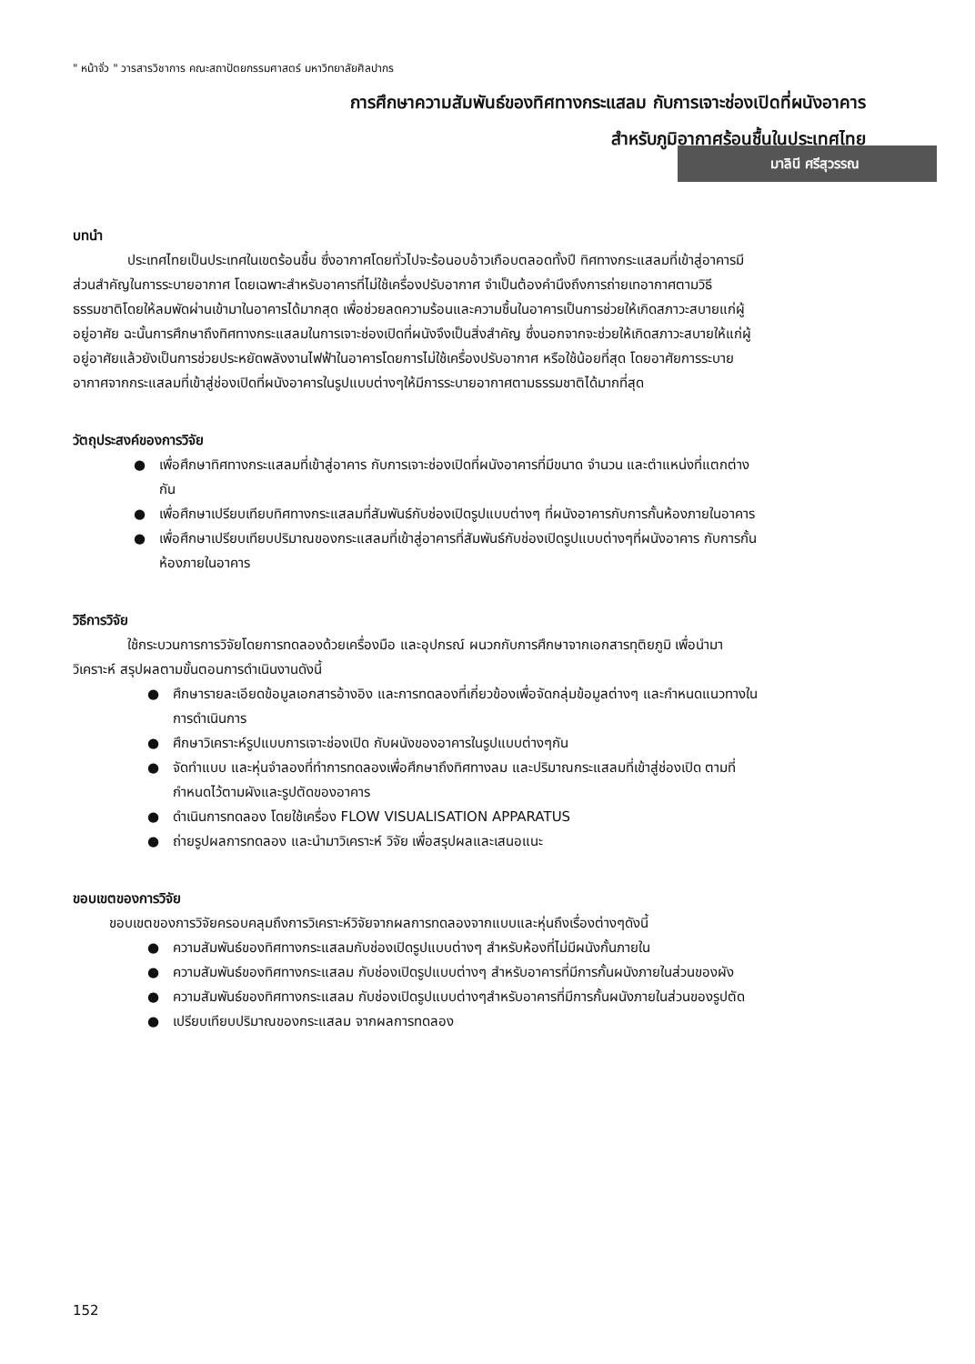" หน้าจั่ว " วารสารวิชาการ คณะสถาปัตยกรรมศาสตร์ มหาวิทยาลัยศิลปากร
การศึกษาความสัมพันธ์ของทิศทางกระแสลม กับการเจาะช่องเปิดที่ผนังอาคาร
สำหรับภูมิอากาศร้อนชื้นในประเทศไทย
มาลินี ศรีสุวรรณ
บทนำ
ประเทศไทยเป็นประเทศในเขตร้อนชื้น ซึ่งอากาศโดยทั่วไปจะร้อนอบอ้าวเกือบตลอดทั้งปี ทิศทางกระแสลมที่เข้าสู่อาคารมีส่วนสำคัญในการระบายอากาศ โดยเฉพาะสำหรับอาคารที่ไม่ใช้เครื่องปรับอากาศ จำเป็นต้องคำนึงถึงการถ่ายเทอากาศตามวิธีธรรมชาติโดยให้ลมพัดผ่านเข้ามาในอาคารได้มากสุด เพื่อช่วยลดความร้อนและความชื้นในอาคารเป็นการช่วยให้เกิดสภาวะสบายแก่ผู้อยู่อาศัย ฉะนั้นการศึกษาถึงทิศทางกระแสลมในการเจาะช่องเปิดที่ผนังจึงเป็นสิ่งสำคัญ ซึ่งนอกจากจะช่วยให้เกิดสภาวะสบายให้แก่ผู้อยู่อาศัยแล้วยังเป็นการช่วยประหยัดพลังงานไฟฟ้าในอาคารโดยการไม่ใช้เครื่องปรับอากาศ หรือใช้น้อยที่สุด โดยอาศัยการระบายอากาศจากกระแสลมที่เข้าสู่ช่องเปิดที่ผนังอาคารในรูปแบบต่างๆให้มีการระบายอากาศตามธรรมชาติได้มากที่สุด
วัตถุประสงค์ของการวิจัย
● เพื่อศึกษาทิศทางกระแสลมที่เข้าสู่อาคาร กับการเจาะช่องเปิดที่ผนังอาคารที่มีขนาด จำนวน และตำแหน่งที่แตกต่างกัน
● เพื่อศึกษาเปรียบเทียบทิศทางกระแสลมที่สัมพันธ์กับช่องเปิดรูปแบบต่างๆ ที่ผนังอาคารกับการกั้นห้องภายในอาคาร
● เพื่อศึกษาเปรียบเทียบปริมาณของกระแสลมที่เข้าสู่อาคารที่สัมพันธ์กับช่องเปิดรูปแบบต่างๆที่ผนังอาคาร กับการกั้นห้องภายในอาคาร
วิธีการวิจัย
ใช้กระบวนการการวิจัยโดยการทดลองด้วยเครื่องมือ และอุปกรณ์ ผนวกกับการศึกษาจากเอกสารทุติยภูมิ เพื่อนำมาวิเคราะห์ สรุปผลตามขั้นตอนการดำเนินงานดังนี้
● ศึกษารายละเอียดข้อมูลเอกสารอ้างอิง และการทดลองที่เกี่ยวข้องเพื่อจัดกลุ่มข้อมูลต่างๆ และกำหนดแนวทางในการดำเนินการ
● ศึกษาวิเคราะห์รูปแบบการเจาะช่องเปิด กับผนังของอาคารในรูปแบบต่างๆกัน
● จัดทำแบบ และหุ่นจำลองที่ทำการทดลองเพื่อศึกษาถึงทิศทางลม และปริมาณกระแสลมที่เข้าสู่ช่องเปิด ตามที่กำหนดไว้ตามผังและรูปตัดของอาคาร
● ดำเนินการทดลอง โดยใช้เครื่อง FLOW VISUALISATION APPARATUS
● ถ่ายรูปผลการทดลอง และนำมาวิเคราะห์ วิจัย เพื่อสรุปผลและเสนอแนะ
ขอบเขตของการวิจัย
ขอบเขตของการวิจัยครอบคลุมถึงการวิเคราะห์วิจัยจากผลการทดลองจากแบบและหุ่นถึงเรื่องต่างๆดังนี้
● ความสัมพันธ์ของทิศทางกระแสลมกับช่องเปิดรูปแบบต่างๆ สำหรับห้องที่ไม่มีผนังกั้นภายใน
● ความสัมพันธ์ของทิศทางกระแสลม กับช่องเปิดรูปแบบต่างๆ สำหรับอาคารที่มีการกั้นผนังภายในส่วนของผัง
● ความสัมพันธ์ของทิศทางกระแสลม กับช่องเปิดรูปแบบต่างๆสำหรับอาคารที่มีการกั้นผนังภายในส่วนของรูปตัด
● เปรียบเทียบปริมาณของกระแสลม จากผลการทดลอง
152